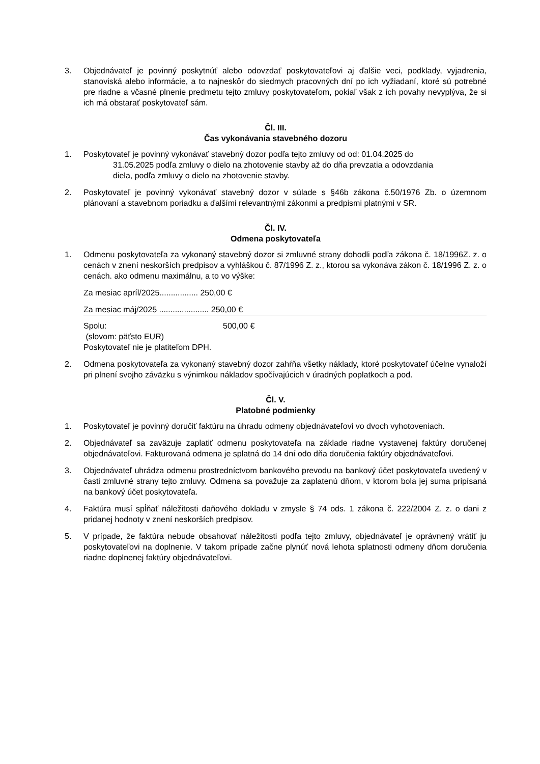3. Objednávateľ je povinný poskytnúť alebo odovzdať poskytovateľovi aj ďalšie veci, podklady, vyjadrenia, stanoviská alebo informácie, a to najneskôr do siedmych pracovných dní po ich vyžiadaní, ktoré sú potrebné pre riadne a včasné plnenie predmetu tejto zmluvy poskytovateľom, pokiaľ však z ich povahy nevyplýva, že si ich má obstarať poskytovateľ sám.
Čl. III.
Čas vykonávania stavebného dozoru
1. Poskytovateľ je povinný vykonávať stavebný dozor podľa tejto zmluvy od od: 01.04.2025 do
31.05.2025 podľa zmluvy o dielo na zhotovenie stavby až do dňa prevzatia a odovzdania
diela, podľa zmluvy o dielo na zhotovenie stavby.
2. Poskytovateľ je povinný vykonávať stavebný dozor v súlade s §46b zákona č.50/1976 Zb. o územnom plánovaní a stavebnom poriadku a ďalšími relevantnými zákonmi a predpismi platnými v SR.
Čl. IV.
Odmena poskytovateľa
1. Odmenu poskytovateľa za vykonaný stavebný dozor si zmluvné strany dohodli podľa zákona č. 18/1996Z. z. o cenách v znení neskorších predpisov a vyhláškou č. 87/1996 Z. z., ktorou sa vykonáva zákon č. 18/1996 Z. z. o cenách. ako odmenu maximálnu, a to vo výške:
Za mesiac apríl/2025................. 250,00 €
Za mesiac máj/2025 ...................... 250,00 €
Spolu: 500,00 €
(slovom: päťsto EUR)
Poskytovateľ nie je platiteľom DPH.
2. Odmena poskytovateľa za vykonaný stavebný dozor zahŕňa všetky náklady, ktoré poskytovateľ účelne vynaloží pri plnení svojho záväzku s výnimkou nákladov spočívajúcich v úradných poplatkoch a pod.
Čl. V.
Platobné podmienky
1. Poskytovateľ je povinný doručiť faktúru na úhradu odmeny objednávateľovi vo dvoch vyhotoveniach.
2. Objednávateľ sa zaväzuje zaplatiť odmenu poskytovateľa na základe riadne vystavenej faktúry doručenej objednávateľovi. Fakturovaná odmena je splatná do 14 dní odo dňa doručenia faktúry objednávateľovi.
3. Objednávateľ uhrádza odmenu prostredníctvom bankového prevodu na bankový účet poskytovateľa uvedený v časti zmluvné strany tejto zmluvy. Odmena sa považuje za zaplatenú dňom, v ktorom bola jej suma pripísaná na bankový účet poskytovateľa.
4. Faktúra musí spĺňať náležitosti daňového dokladu v zmysle § 74 ods. 1 zákona č. 222/2004 Z. z. o dani z pridanej hodnoty v znení neskorších predpisov.
5. V prípade, že faktúra nebude obsahovať náležitosti podľa tejto zmluvy, objednávateľ je oprávnený vrátiť ju poskytovateľovi na doplnenie. V takom prípade začne plynúť nová lehota splatnosti odmeny dňom doručenia riadne doplnenej faktúry objednávateľovi.